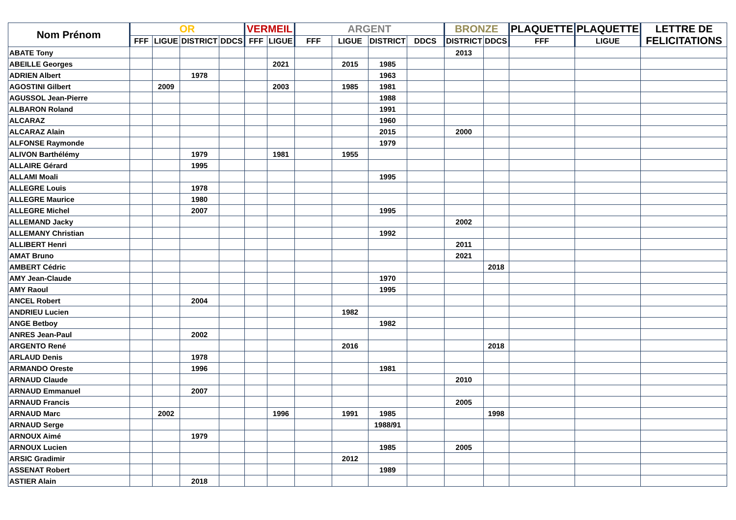| Nom Prénom | OR | | | | VERMEIL | | ARGENT | | | | BRONZE | | PLAQUETTE | PLAQUETTE | LETTRE DE FELICITATIONS |
| --- | --- | --- | --- | --- | --- | --- | --- | --- | --- | --- | --- | --- | --- | --- | --- |
| | FFF | LIGUE | DISTRICT | DDCS | FFF | LIGUE | FFF | LIGUE | DISTRICT | DDCS | DISTRICT | DDCS | FFF | LIGUE | |
| ABATE Tony | | | | | | | | | | | 2013 | | | | |
| ABEILLE Georges | | | | | | 2021 | | 2015 | 1985 | | | | | | |
| ADRIEN Albert | | | 1978 | | | | | | 1963 | | | | | | |
| AGOSTINI Gilbert | | 2009 | | | | 2003 | | 1985 | 1981 | | | | | | |
| AGUSSOL Jean-Pierre | | | | | | | | | 1988 | | | | | | |
| ALBARON Roland | | | | | | | | | 1991 | | | | | | |
| ALCARAZ | | | | | | | | | 1960 | | | | | | |
| ALCARAZ Alain | | | | | | | | | 2015 | | 2000 | | | | |
| ALFONSE Raymonde | | | | | | | | | 1979 | | | | | | |
| ALIVON Barthélémy | | | 1979 | | | 1981 | | 1955 | | | | | | | |
| ALLAIRE Gérard | | | 1995 | | | | | | | | | | | | |
| ALLAMI Moali | | | | | | | | | 1995 | | | | | | |
| ALLEGRE Louis | | | 1978 | | | | | | | | | | | | |
| ALLEGRE Maurice | | | 1980 | | | | | | | | | | | | |
| ALLEGRE Michel | | | 2007 | | | | | | 1995 | | | | | | |
| ALLEMAND Jacky | | | | | | | | | | | 2002 | | | | |
| ALLEMANY Christian | | | | | | | | | 1992 | | | | | | |
| ALLIBERT Henri | | | | | | | | | | | 2011 | | | | |
| AMAT Bruno | | | | | | | | | | | 2021 | | | | |
| AMBERT Cédric | | | | | | | | | | | | 2018 | | | |
| AMY Jean-Claude | | | | | | | | | 1970 | | | | | | |
| AMY Raoul | | | | | | | | | 1995 | | | | | | |
| ANCEL Robert | | | 2004 | | | | | | | | | | | | |
| ANDRIEU Lucien | | | | | | | | 1982 | | | | | | | |
| ANGE Betboy | | | | | | | | | 1982 | | | | | | |
| ANRES Jean-Paul | | | 2002 | | | | | | | | | | | | |
| ARGENTO René | | | | | | | | 2016 | | | | 2018 | | | |
| ARLAUD Denis | | | 1978 | | | | | | | | | | | | |
| ARMANDO Oreste | | | 1996 | | | | | | 1981 | | | | | | |
| ARNAUD Claude | | | | | | | | | | | 2010 | | | | |
| ARNAUD Emmanuel | | | 2007 | | | | | | | | | | | | |
| ARNAUD Francis | | | | | | | | | | | 2005 | | | | |
| ARNAUD Marc | | 2002 | | | | 1996 | | 1991 | 1985 | | | 1998 | | | |
| ARNAUD Serge | | | | | | | | | 1988/91 | | | | | | |
| ARNOUX Aimé | | | 1979 | | | | | | | | | | | | |
| ARNOUX Lucien | | | | | | | | | 1985 | | 2005 | | | | |
| ARSIC Gradimir | | | | | | | | 2012 | | | | | | | |
| ASSENAT Robert | | | | | | | | | 1989 | | | | | | |
| ASTIER Alain | | | 2018 | | | | | | | | | | | | |